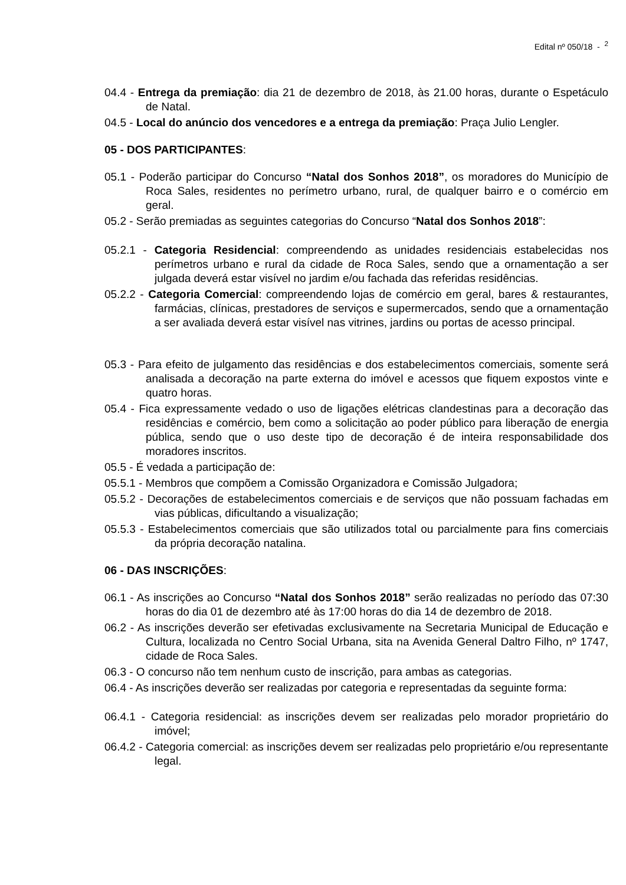Edital nº 050/18 - <sup>2</sup>
04.4 - Entrega da premiação: dia 21 de dezembro de 2018, às 21.00 horas, durante o Espetáculo de Natal.
04.5 - Local do anúncio dos vencedores e a entrega da premiação: Praça Julio Lengler.
05 - DOS PARTICIPANTES:
05.1 - Poderão participar do Concurso “Natal dos Sonhos 2018”, os moradores do Município de Roca Sales, residentes no perímetro urbano, rural, de qualquer bairro e o comércio em geral.
05.2 - Serão premiadas as seguintes categorias do Concurso “Natal dos Sonhos 2018”:
05.2.1 - Categoria Residencial: compreendendo as unidades residenciais estabelecidas nos perímetros urbano e rural da cidade de Roca Sales, sendo que a ornamentação a ser julgada deverá estar visível no jardim e/ou fachada das referidas residências.
05.2.2 - Categoria Comercial: compreendendo lojas de comércio em geral, bares & restaurantes, farmácias, clínicas, prestadores de serviços e supermercados, sendo que a ornamentação a ser avaliada deverá estar visível nas vitrines, jardins ou portas de acesso principal.
05.3 - Para efeito de julgamento das residências e dos estabelecimentos comerciais, somente será analisada a decoração na parte externa do imóvel e acessos que fiquem expostos vinte e quatro horas.
05.4 - Fica expressamente vedado o uso de ligações elétricas clandestinas para a decoração das residências e comércio, bem como a solicitação ao poder público para liberação de energia pública, sendo que o uso deste tipo de decoração é de inteira responsabilidade dos moradores inscritos.
05.5 - É vedada a participação de:
05.5.1 - Membros que compõem a Comissão Organizadora e Comissão Julgadora;
05.5.2 - Decorações de estabelecimentos comerciais e de serviços que não possuam fachadas em vias públicas, dificultando a visualização;
05.5.3 - Estabelecimentos comerciais que são utilizados total ou parcialmente para fins comerciais da própria decoração natalina.
06 - DAS INSCRIÇÕES:
06.1 - As inscrições ao Concurso “Natal dos Sonhos 2018” serão realizadas no período das 07:30 horas do dia 01 de dezembro até às 17:00 horas do dia 14 de dezembro de 2018.
06.2 - As inscrições deverão ser efetivadas exclusivamente na Secretaria Municipal de Educação e Cultura, localizada no Centro Social Urbana, sita na Avenida General Daltro Filho, nº 1747, cidade de Roca Sales.
06.3 - O concurso não tem nenhum custo de inscrição, para ambas as categorias.
06.4 - As inscrições deverão ser realizadas por categoria e representadas da seguinte forma:
06.4.1 - Categoria residencial: as inscrições devem ser realizadas pelo morador proprietário do imóvel;
06.4.2 - Categoria comercial: as inscrições devem ser realizadas pelo proprietário e/ou representante legal.